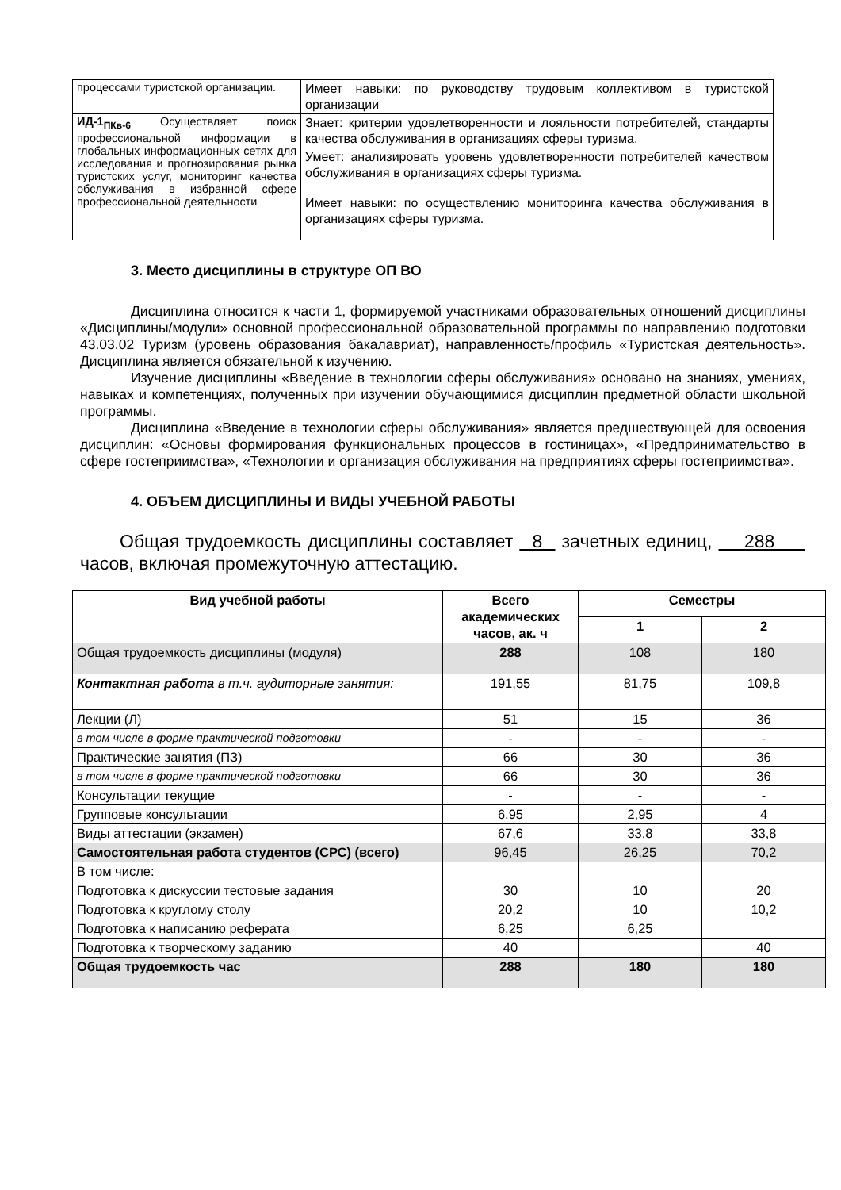| процессами туристской организации. | Имеет навыки: по руководству трудовым коллективом в туристской организации |
| ИД-1<sub>ПКв-6</sub> Осуществляет поиск профессиональной информации в глобальных информационных сетях для исследования и прогнозирования рынка туристских услуг, мониторинг качества обслуживания в избранной сфере профессиональной деятельности | Знает: критерии удовлетворенности и лояльности потребителей, стандарты качества обслуживания в организациях сферы туризма. |
| | Умеет: анализировать уровень удовлетворенности потребителей качеством обслуживания в организациях сферы туризма. |
| | Имеет навыки: по осуществлению мониторинга качества обслуживания в организациях сферы туризма. |
3. Место дисциплины в структуре ОП ВО
Дисциплина относится к части 1, формируемой участниками образовательных отношений дисциплины «Дисциплины/модули» основной профессиональной образовательной программы по направлению подготовки 43.03.02 Туризм (уровень образования бакалавриат), направленность/профиль «Туристская деятельность». Дисциплина является обязательной к изучению.
Изучение дисциплины «Введение в технологии сферы обслуживания» основано на знаниях, умениях, навыках и компетенциях, полученных при изучении обучающимися дисциплин предметной области школьной программы.
Дисциплина «Введение в технологии сферы обслуживания» является предшествующей для освоения дисциплин: «Основы формирования функциональных процессов в гостиницах», «Предпринимательство в сфере гостеприимства», «Технологии и организация обслуживания на предприятиях сферы гостеприимства».
4. ОБЪЕМ ДИСЦИПЛИНЫ И ВИДЫ УЧЕБНОЙ РАБОТЫ
Общая трудоемкость дисциплины составляет 8 зачетных единиц, 288 часов, включая промежуточную аттестацию.
| Вид учебной работы | Всего академических часов, ак. ч | Семестры | |
| --- | --- | --- | --- |
| | | 1 | 2 |
| Общая трудоемкость дисциплины (модуля) | 288 | 108 | 180 |
| Контактная работа в т.ч. аудиторные занятия: | 191,55 | 81,75 | 109,8 |
| Лекции (Л) | 51 | 15 | 36 |
| в том числе в форме практической подготовки | - | - | - |
| Практические занятия (ПЗ) | 66 | 30 | 36 |
| в том числе в форме практической подготовки | 66 | 30 | 36 |
| Консультации текущие | - | - | - |
| Групповые консультации | 6,95 | 2,95 | 4 |
| Виды аттестации (экзамен) | 67,6 | 33,8 | 33,8 |
| Самостоятельная работа студентов (СРС) (всего) | 96,45 | 26,25 | 70,2 |
| В том числе: | | | |
| Подготовка к дискуссии тестовые задания | 30 | 10 | 20 |
| Подготовка к круглому столу | 20,2 | 10 | 10,2 |
| Подготовка к написанию реферата | 6,25 | 6,25 | |
| Подготовка к творческому заданию | 40 | | 40 |
| Общая трудоемкость час | 288 | 180 | 180 |